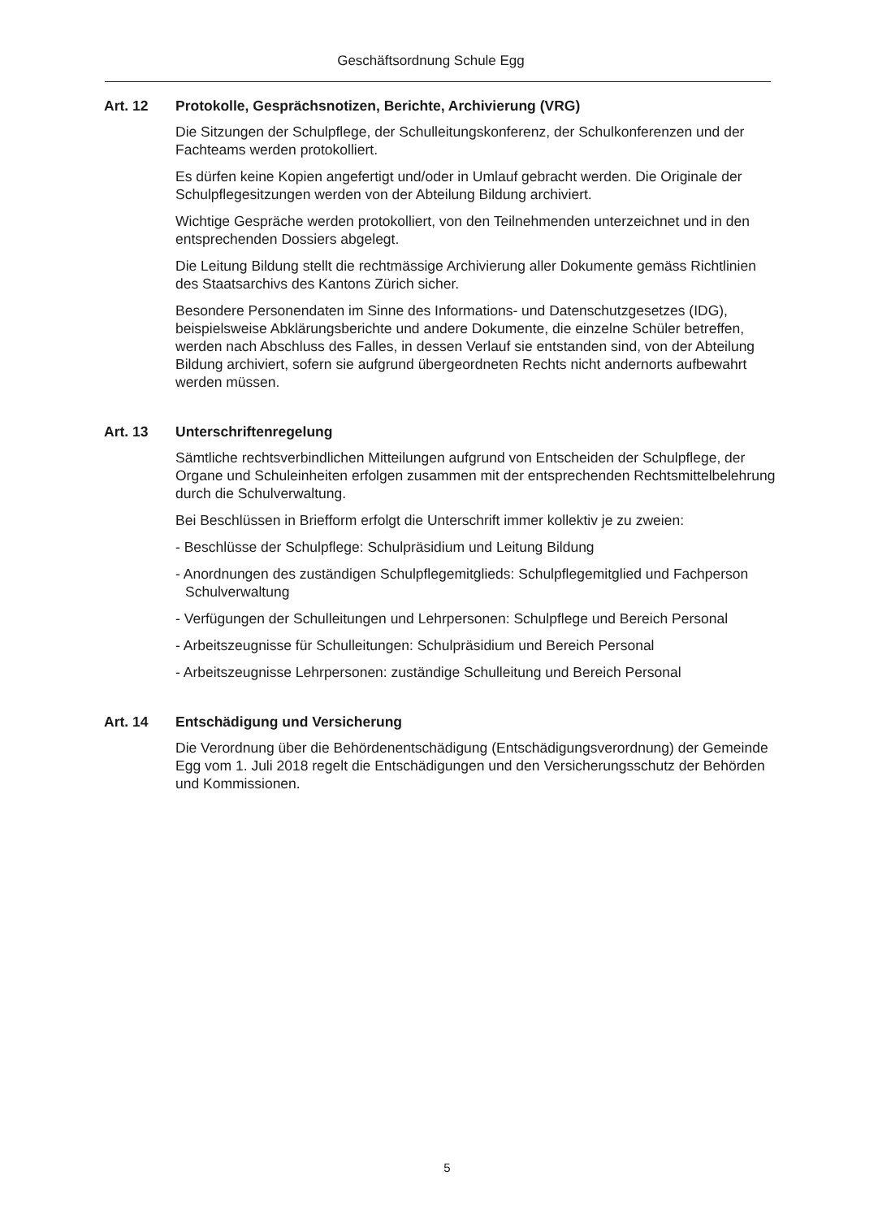Geschäftsordnung Schule Egg
Art. 12 Protokolle, Gesprächsnotizen, Berichte, Archivierung (VRG)
Die Sitzungen der Schulpflege, der Schulleitungskonferenz, der Schulkonferenzen und der Fachteams werden protokolliert.
Es dürfen keine Kopien angefertigt und/oder in Umlauf gebracht werden. Die Originale der Schulpflegesitzungen werden von der Abteilung Bildung archiviert.
Wichtige Gespräche werden protokolliert, von den Teilnehmenden unterzeichnet und in den entsprechenden Dossiers abgelegt.
Die Leitung Bildung stellt die rechtmässige Archivierung aller Dokumente gemäss Richtlinien des Staatsarchivs des Kantons Zürich sicher.
Besondere Personendaten im Sinne des Informations- und Datenschutzgesetzes (IDG), beispielsweise Abklärungsberichte und andere Dokumente, die einzelne Schüler betreffen, werden nach Abschluss des Falles, in dessen Verlauf sie entstanden sind, von der Abteilung Bildung archiviert, sofern sie aufgrund übergeordneten Rechts nicht andernorts aufbewahrt werden müssen.
Art. 13 Unterschriftenregelung
Sämtliche rechtsverbindlichen Mitteilungen aufgrund von Entscheiden der Schulpflege, der Organe und Schuleinheiten erfolgen zusammen mit der entsprechenden Rechtsmittelbelehrung durch die Schulverwaltung.
Bei Beschlüssen in Briefform erfolgt die Unterschrift immer kollektiv je zu zweien:
- Beschlüsse der Schulpflege: Schulpräsidium und Leitung Bildung
- Anordnungen des zuständigen Schulpflegemitglieds: Schulpflegemitglied und Fachperson Schulverwaltung
- Verfügungen der Schulleitungen und Lehrpersonen: Schulpflege und Bereich Personal
- Arbeitszeugnisse für Schulleitungen: Schulpräsidium und Bereich Personal
- Arbeitszeugnisse Lehrpersonen: zuständige Schulleitung und Bereich Personal
Art. 14 Entschädigung und Versicherung
Die Verordnung über die Behördenentschädigung (Entschädigungsverordnung) der Gemeinde Egg vom 1. Juli 2018 regelt die Entschädigungen und den Versicherungsschutz der Behörden und Kommissionen.
5